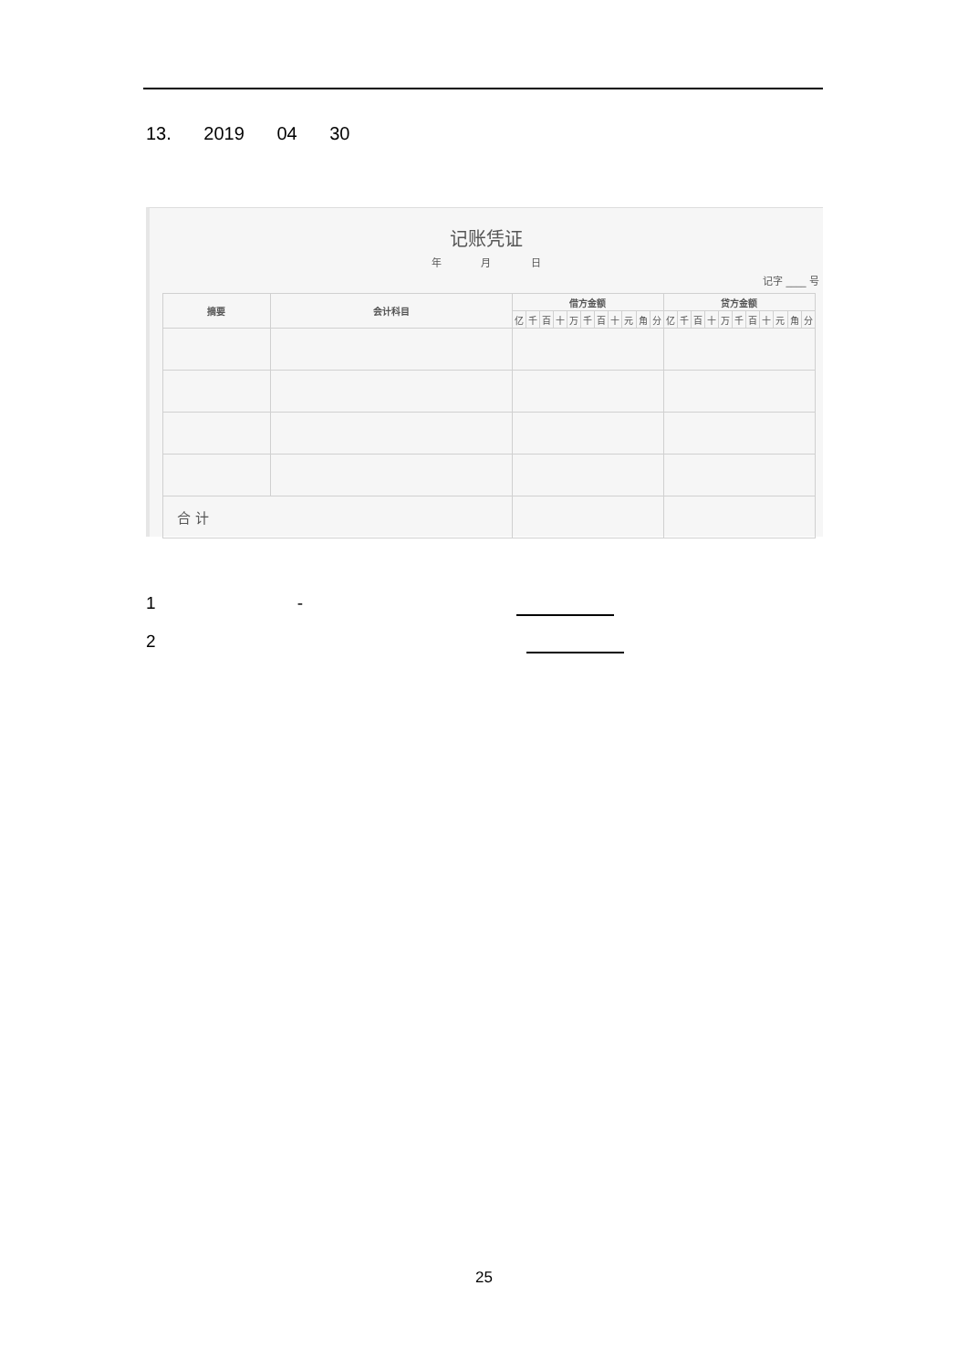13. 2019 04 30
记账凭证
年 月 日
记字 ____ 号
| 摘要 | 会计科目 | 借方金额 | | | | | | | | | | | 贷方金额 | | | | | | | | | | |
| --- | --- | --- | --- | --- | --- | --- | --- | --- | --- | --- | --- | --- | --- | --- | --- | --- | --- | --- | --- | --- | --- | --- | --- |
| | | 亿 | 千 | 百 | 十 | 万 | 千 | 百 | 十 | 元 | 角 | 分 | 亿 | 千 | 百 | 十 | 万 | 千 | 百 | 十 | 元 | 角 | 分 |
| 合 计 | | | | | | | | | | | | | | | | | | | | | | | |
1 -
2
25